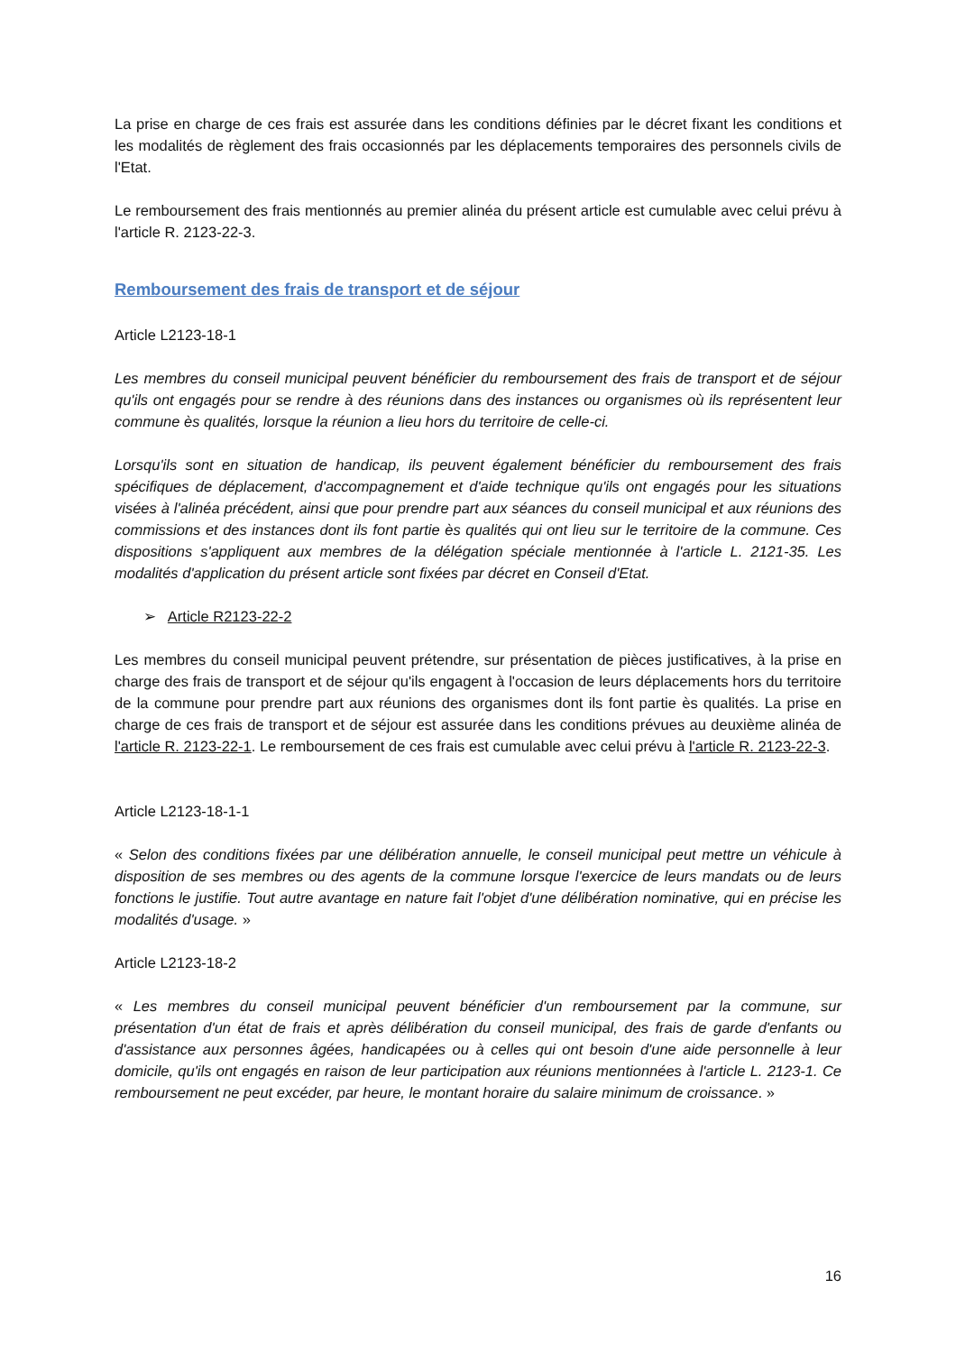La prise en charge de ces frais est assurée dans les conditions définies par le décret fixant les conditions et les modalités de règlement des frais occasionnés par les déplacements temporaires des personnels civils de l'Etat.
Le remboursement des frais mentionnés au premier alinéa du présent article est cumulable avec celui prévu à l'article R. 2123-22-3.
Remboursement des frais de transport et de séjour
Article L2123-18-1
Les membres du conseil municipal peuvent bénéficier du remboursement des frais de transport et de séjour qu'ils ont engagés pour se rendre à des réunions dans des instances ou organismes où ils représentent leur commune ès qualités, lorsque la réunion a lieu hors du territoire de celle-ci.
Lorsqu'ils sont en situation de handicap, ils peuvent également bénéficier du remboursement des frais spécifiques de déplacement, d'accompagnement et d'aide technique qu'ils ont engagés pour les situations visées à l'alinéa précédent, ainsi que pour prendre part aux séances du conseil municipal et aux réunions des commissions et des instances dont ils font partie ès qualités qui ont lieu sur le territoire de la commune. Ces dispositions s'appliquent aux membres de la délégation spéciale mentionnée à l'article L. 2121-35. Les modalités d'application du présent article sont fixées par décret en Conseil d'Etat.
➢ Article R2123-22-2
Les membres du conseil municipal peuvent prétendre, sur présentation de pièces justificatives, à la prise en charge des frais de transport et de séjour qu'ils engagent à l'occasion de leurs déplacements hors du territoire de la commune pour prendre part aux réunions des organismes dont ils font partie ès qualités. La prise en charge de ces frais de transport et de séjour est assurée dans les conditions prévues au deuxième alinéa de l'article R. 2123-22-1. Le remboursement de ces frais est cumulable avec celui prévu à l'article R. 2123-22-3.
Article L2123-18-1-1
« Selon des conditions fixées par une délibération annuelle, le conseil municipal peut mettre un véhicule à disposition de ses membres ou des agents de la commune lorsque l'exercice de leurs mandats ou de leurs fonctions le justifie. Tout autre avantage en nature fait l'objet d'une délibération nominative, qui en précise les modalités d'usage. »
Article L2123-18-2
« Les membres du conseil municipal peuvent bénéficier d'un remboursement par la commune, sur présentation d'un état de frais et après délibération du conseil municipal, des frais de garde d'enfants ou d'assistance aux personnes âgées, handicapées ou à celles qui ont besoin d'une aide personnelle à leur domicile, qu'ils ont engagés en raison de leur participation aux réunions mentionnées à l'article L. 2123-1. Ce remboursement ne peut excéder, par heure, le montant horaire du salaire minimum de croissance. »
16